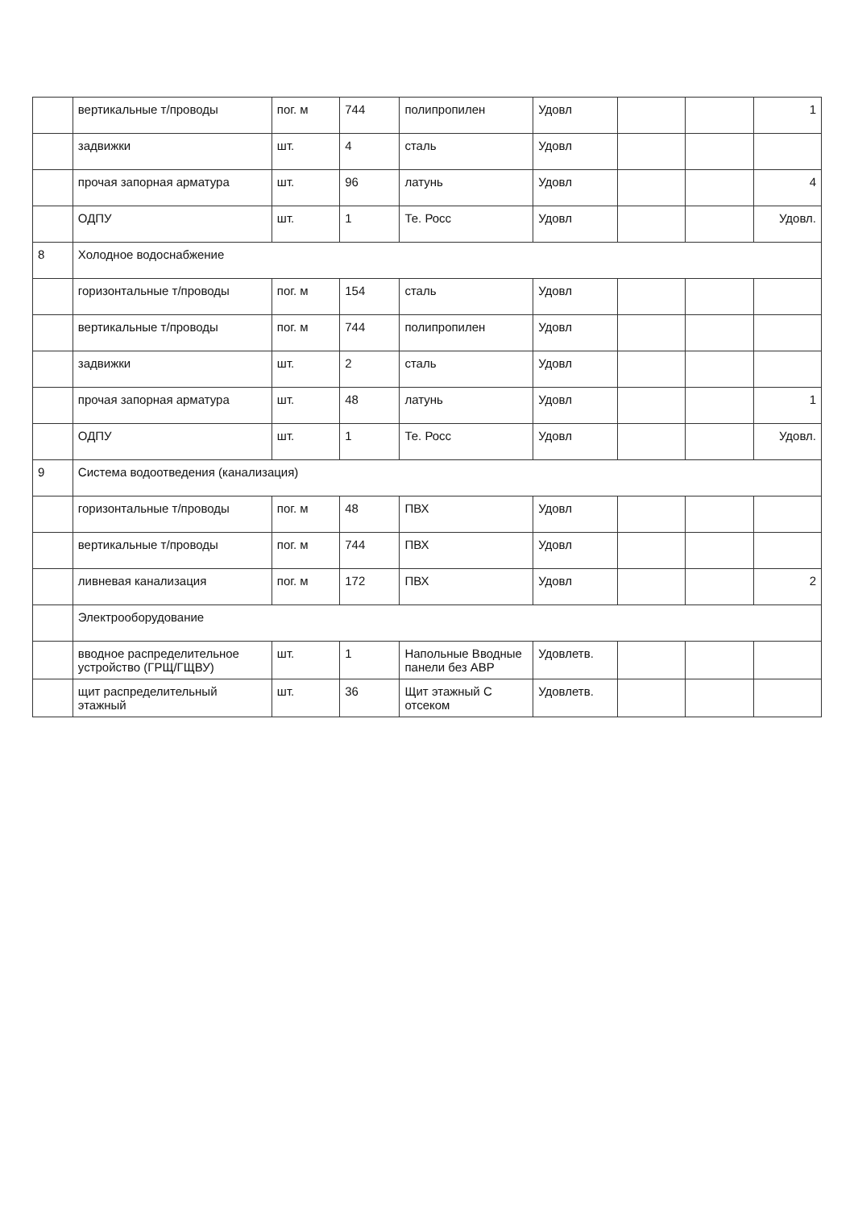| | вертикальные т/проводы | пог. м | 744 | полипропилен | Удовл | | | 1 |
| | задвижки | шт. | 4 | сталь | Удовл | | | |
| | прочая запорная арматура | шт. | 96 | латунь | Удовл | | | 4 |
| | ОДПУ | шт. | 1 | Те. Росс | Удовл | | | Удовл. |
| 8 | Холодное водоснабжение | | | | | | | |
| | горизонтальные т/проводы | пог. м | 154 | сталь | Удовл | | | |
| | вертикальные т/проводы | пог. м | 744 | полипропилен | Удовл | | | |
| | задвижки | шт. | 2 | сталь | Удовл | | | |
| | прочая запорная арматура | шт. | 48 | латунь | Удовл | | | 1 |
| | ОДПУ | шт. | 1 | Те. Росс | Удовл | | | Удовл. |
| 9 | Система водоотведения (канализация) | | | | | | | |
| | горизонтальные т/проводы | пог. м | 48 | ПВХ | Удовл | | | |
| | вертикальные т/проводы | пог. м | 744 | ПВХ | Удовл | | | |
| | ливневая канализация | пог. м | 172 | ПВХ | Удовл | | | 2 |
| | Электрооборудование | | | | | | | |
| | вводное распределительное устройство (ГРЩ/ГЩВУ) | шт. | 1 | Напольные Вводные панели без АВР | Удовлетв. | | | |
| | щит распределительный этажный | шт. | 36 | Щит этажный С отсеком | Удовлетв. | | | |